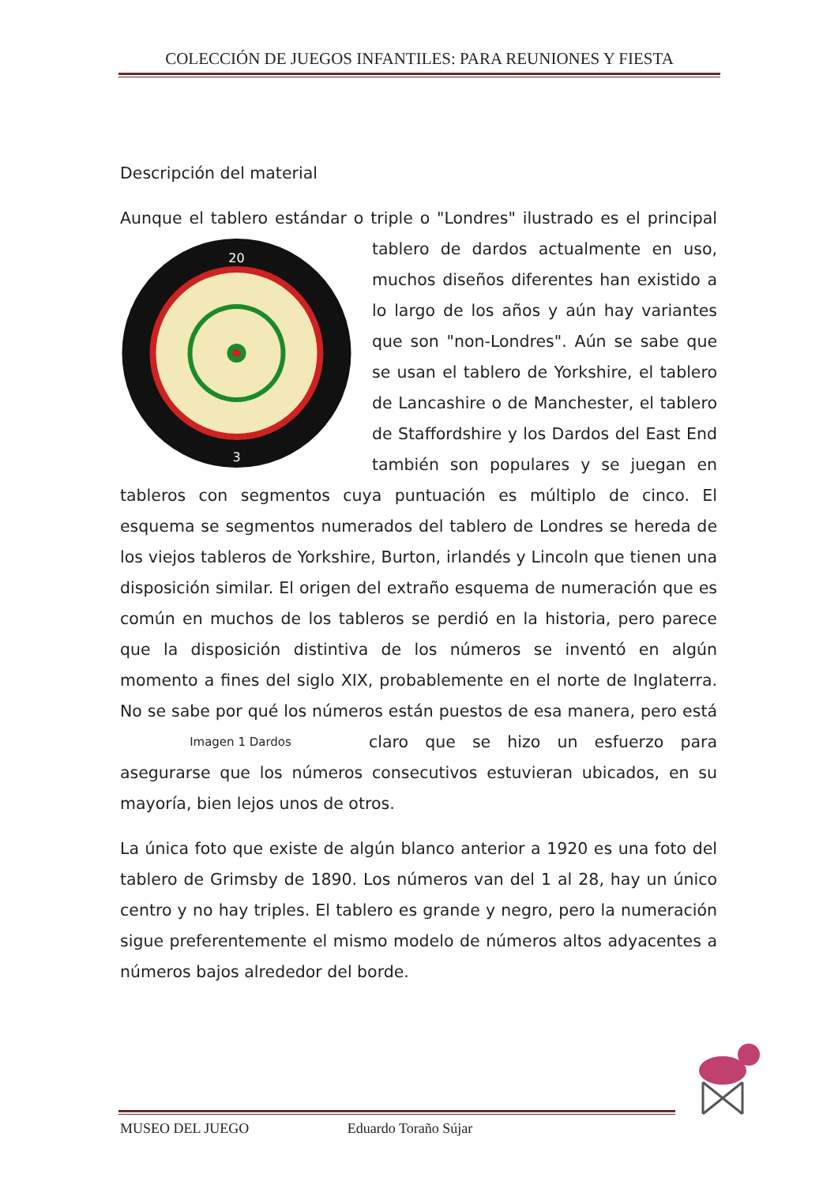COLECCIÓN DE JUEGOS INFANTILES: PARA REUNIONES Y FIESTA
Descripción del material
Aunque el tablero estándar o triple o "Londres" ilustrado es el
20
3
principal tablero de dardos actualmente en uso, muchos diseños diferentes han existido a lo largo de los años y aún hay variantes que son "non-Londres". Aún se sabe que se usan el tablero de Yorkshire, el tablero de Lancashire o de Manchester, el tablero de Staffordshire y los Dardos del East End también son populares y se juegan en tableros con segmentos cuya puntuación es múltiplo de cinco. El esquema se segmentos numerados del tablero de Londres se hereda de los viejos tableros de Yorkshire, Burton, irlandés y Lincoln que tienen una disposición similar. El origen del extraño esquema de numeración que es común en muchos de los tableros se perdió en la historia, pero parece que la disposición distintiva de los números se inventó en algún momento a fines del siglo XIX, probablemente en el norte de Inglaterra. No se sabe por qué los números están puestos de esa manera, pero está claro que se Imagen 1 Dardos hizo un esfuerzo para asegurarse que los números consecutivos estuvieran ubicados, en su mayoría, bien lejos unos de otros.
La única foto que existe de algún blanco anterior a 1920 es una foto del tablero de Grimsby de 1890. Los números van del 1 al 28, hay un único centro y no hay triples. El tablero es grande y negro, pero la numeración sigue preferentemente el mismo modelo de números altos adyacentes a números bajos alrededor del borde.
MUSEO DEL JUEGO Eduardo Toraño Sújar